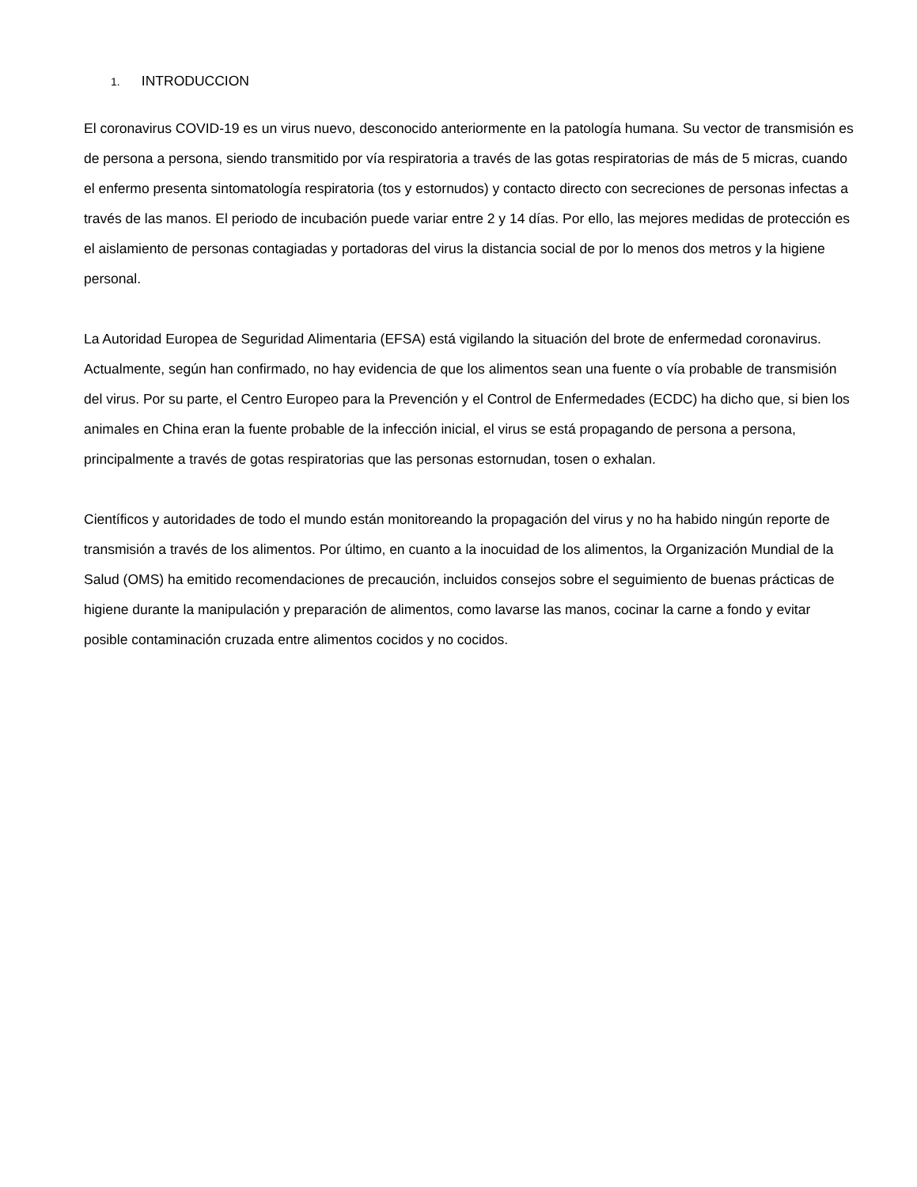1. INTRODUCCION
El coronavirus COVID-19 es un virus nuevo, desconocido anteriormente en la patología humana. Su vector de transmisión es de persona a persona, siendo transmitido por vía respiratoria a través de las gotas respiratorias de más de 5 micras, cuando el enfermo presenta sintomatología respiratoria (tos y estornudos) y contacto directo con secreciones de personas infectas a través de las manos. El periodo de incubación puede variar entre 2 y 14 días. Por ello, las mejores medidas de protección es el aislamiento de personas contagiadas y portadoras del virus la distancia social de por lo menos dos metros y la higiene personal.
La Autoridad Europea de Seguridad Alimentaria (EFSA) está vigilando la situación del brote de enfermedad coronavirus. Actualmente, según han confirmado, no hay evidencia de que los alimentos sean una fuente o vía probable de transmisión del virus. Por su parte, el Centro Europeo para la Prevención y el Control de Enfermedades (ECDC) ha dicho que, si bien los animales en China eran la fuente probable de la infección inicial, el virus se está propagando de persona a persona, principalmente a través de gotas respiratorias que las personas estornudan, tosen o exhalan.
Científicos y autoridades de todo el mundo están monitoreando la propagación del virus y no ha habido ningún reporte de transmisión a través de los alimentos. Por último, en cuanto a la inocuidad de los alimentos, la Organización Mundial de la Salud (OMS) ha emitido recomendaciones de precaución, incluidos consejos sobre el seguimiento de buenas prácticas de higiene durante la manipulación y preparación de alimentos, como lavarse las manos, cocinar la carne a fondo y evitar posible contaminación cruzada entre alimentos cocidos y no cocidos.